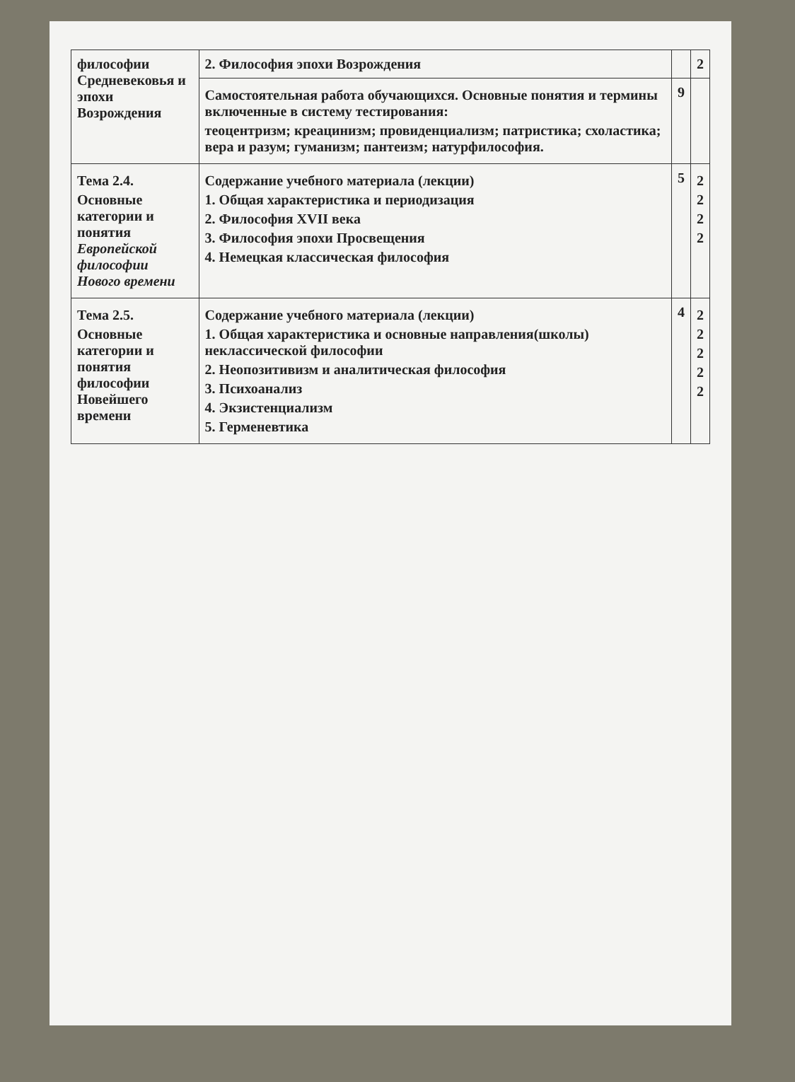| философии Средневековья и эпохи Возрождения | 2. Философия эпохи Возрождения | | 2 |
| | Самостоятельная работа обучающихся. Основные понятия и термины включенные в систему тестирования: теоцентризм; креацинизм; провиденциализм; патристика; схоластика; вера и разум; гуманизм; пантеизм; натурфилософия. | 9 | |
| Тема 2.4. Основные категории и понятия Европейской философии Нового времени | Содержание учебного материала (лекции) 1. Общая характеристика и периодизация 2. Философия XVII века 3. Философия эпохи Просвещения 4. Немецкая классическая философия | 5 | 2 2 2 2 |
| Тема 2.5. Основные категории и понятия философии Новейшего времени | Содержание учебного материала (лекции) 1. Общая характеристика и основные направления(школы) неклассической философии 2. Неопозитивизм и аналитическая философия 3. Психоанализ 4. Экзистенциализм 5. Герменевтика | 4 | 2 2 2 2 2 |